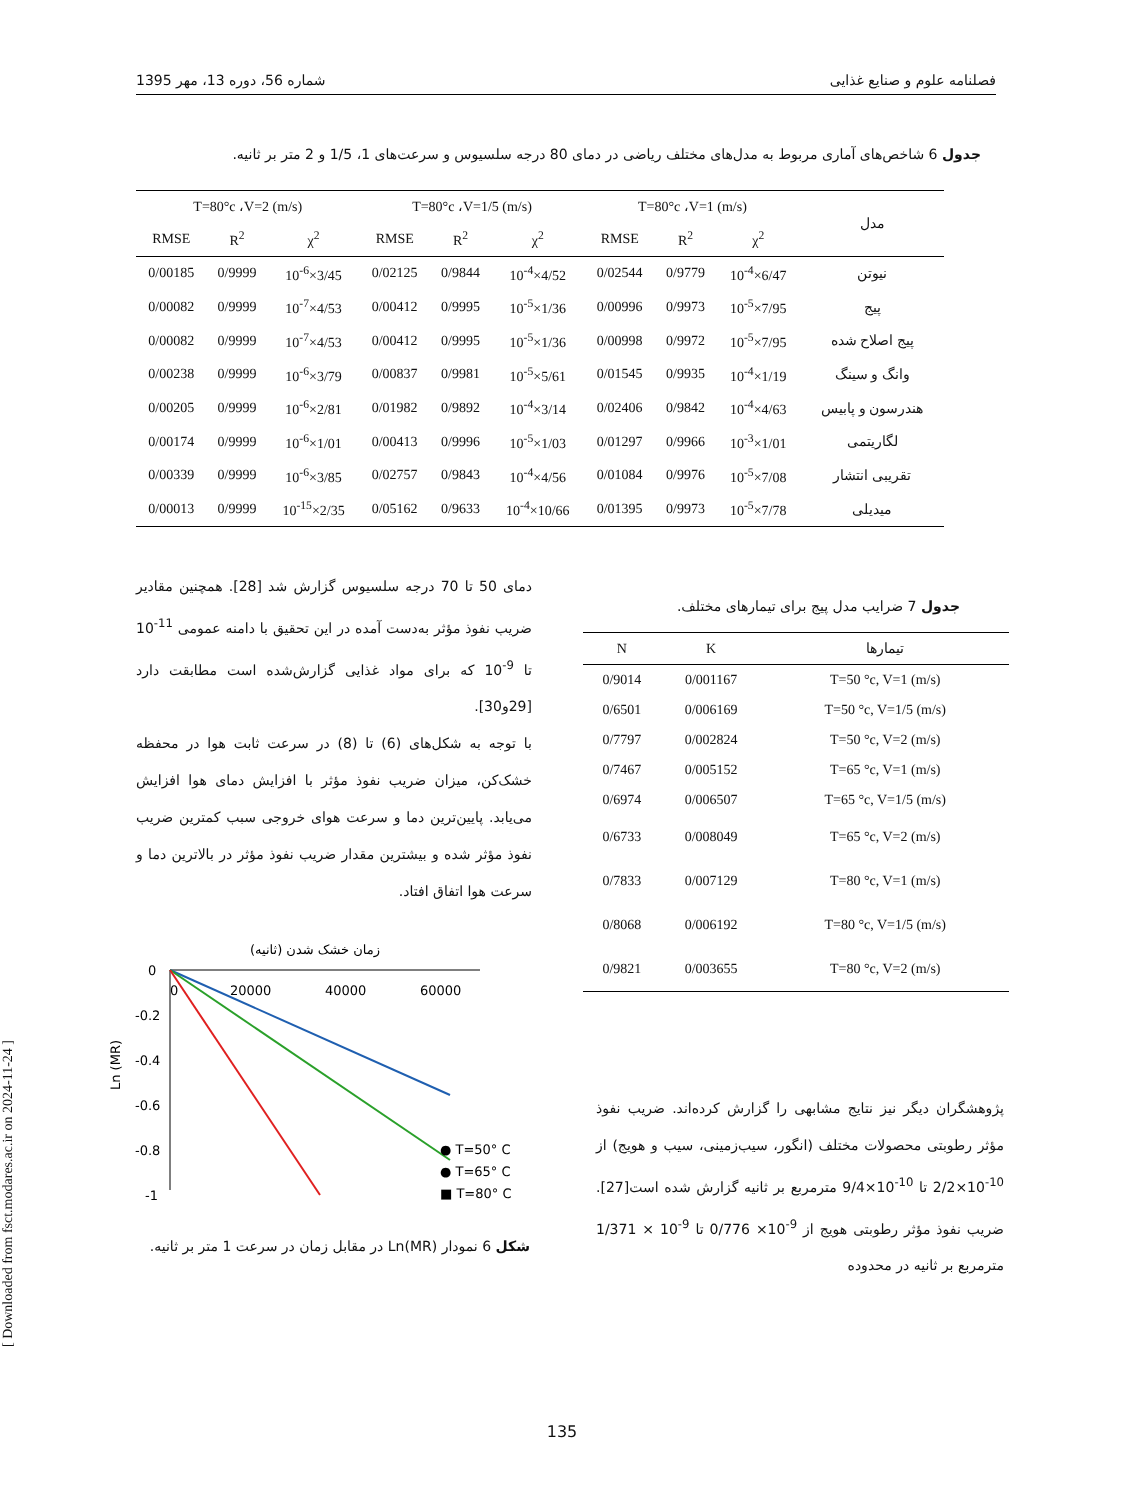فصلنامه علوم و صنایع غذایی شماره 56، دوره 13، مهر 1395
جدول 6 شاخص‌های آماری مربوط به مدل‌های مختلف ریاضی در دمای 80 درجه سلسیوس و سرعت‌های 1، 1/5 و 2 متر بر ثانیه.
| مدل | T=80°c ،V=1 (m/s) | | | T=80°c ،V=1/5 (m/s) | | | T=80°c ،V=2 (m/s) | | |
| --- | --- | --- | --- | --- | --- | --- | --- | --- | --- |
| | χ<sup>2</sup> | R<sup>2</sup> | RMSE | χ<sup>2</sup> | R<sup>2</sup> | RMSE | χ<sup>2</sup> | R<sup>2</sup> | RMSE |
| نیوتن | 6/47×10<sup>-4</sup> | 0/9779 | 0/02544 | 4/52×10<sup>-4</sup> | 0/9844 | 0/02125 | 3/45×10<sup>-6</sup> | 0/9999 | 0/00185 |
| پیج | 7/95×10<sup>-5</sup> | 0/9973 | 0/00996 | 1/36×10<sup>-5</sup> | 0/9995 | 0/00412 | 4/53×10<sup>-7</sup> | 0/9999 | 0/00082 |
| پیج اصلاح شده | 7/95×10<sup>-5</sup> | 0/9972 | 0/00998 | 1/36×10<sup>-5</sup> | 0/9995 | 0/00412 | 4/53×10<sup>-7</sup> | 0/9999 | 0/00082 |
| وانگ و سینگ | 1/19×10<sup>-4</sup> | 0/9935 | 0/01545 | 5/61×10<sup>-5</sup> | 0/9981 | 0/00837 | 3/79×10<sup>-6</sup> | 0/9999 | 0/00238 |
| هندرسون و پابیس | 4/63×10<sup>-4</sup> | 0/9842 | 0/02406 | 3/14×10<sup>-4</sup> | 0/9892 | 0/01982 | 2/81×10<sup>-6</sup> | 0/9999 | 0/00205 |
| لگاریتمی | 1/01×10<sup>-3</sup> | 0/9966 | 0/01297 | 1/03×10<sup>-5</sup> | 0/9996 | 0/00413 | 1/01×10<sup>-6</sup> | 0/9999 | 0/00174 |
| تقریبی انتشار | 7/08×10<sup>-5</sup> | 0/9976 | 0/01084 | 4/56×10<sup>-4</sup> | 0/9843 | 0/02757 | 3/85×10<sup>-6</sup> | 0/9999 | 0/00339 |
| میدیلی | 7/78×10<sup>-5</sup> | 0/9973 | 0/01395 | 10/66×10<sup>-4</sup> | 0/9633 | 0/05162 | 2/35×10<sup>-15</sup> | 0/9999 | 0/00013 |
دمای 50 تا 70 درجه سلسیوس گزارش شد [28]. همچنین مقادیر ضریب نفوذ مؤثر به‌دست آمده در این تحقیق با دامنه عمومی <sup>11-</sup>10 تا <sup>9-</sup>10 که برای مواد غذایی گزارش‌شده است مطابقت دارد [29و30].
با توجه به شکل‌های (6) تا (8) در سرعت ثابت هوا در محفظه خشک‌کن، میزان ضریب نفوذ مؤثر با افزایش دمای هوا افزایش می‌یابد. پایین‌ترین دما و سرعت هوای خروجی سبب کمترین ضریب نفوذ مؤثر شده و بیشترین مقدار ضریب نفوذ مؤثر در بالاترین دما و سرعت هوا اتفاق افتاد.
جدول 7 ضرایب مدل پیج برای تیمارهای مختلف.
| تیمارها | K | N |
| --- | --- | --- |
| T=50 °c, V=1 (m/s) | 0/001167 | 0/9014 |
| T=50 °c, V=1/5 (m/s) | 0/006169 | 0/6501 |
| T=50 °c, V=2 (m/s) | 0/002824 | 0/7797 |
| T=65 °c, V=1 (m/s) | 0/005152 | 0/7467 |
| T=65 °c, V=1/5 (m/s) | 0/006507 | 0/6974 |
| T=65 °c, V=2 (m/s) | 0/008049 | 0/6733 |
| T=80 °c, V=1 (m/s) | 0/007129 | 0/7833 |
| T=80 °c, V=1/5 (m/s) | 0/006192 | 0/8068 |
| T=80 °c, V=2 (m/s) | 0/003655 | 0/9821 |
زمان خشک شدن (ثانیه)
0
-0.2
-0.4
-0.6
-0.8
-1
0
20000
40000
60000
Ln (MR)
● T=50° C
● T=65° C
■ T=80° C
شکل 6 نمودار Ln(MR) در مقابل زمان در سرعت 1 متر بر ثانیه.
پژوهشگران دیگر نیز نتایج مشابهی را گزارش کرده‌اند. ضریب نفوذ مؤثر رطوبتی محصولات مختلف (انگور، سیب‌زمینی، سیب و هویج) از <sup>10-</sup>10×2/2 تا <sup>10-</sup>10×9/4 مترمربع بر ثانیه گزارش شده است[27]. ضریب نفوذ مؤثر رطوبتی هویج از <sup>9-</sup>10× 0/776 تا <sup>9-</sup>10 × 1/371 مترمربع بر ثانیه در محدوده
[ Downloaded from fsct.modares.ac.ir on 2024-11-24 ]
135